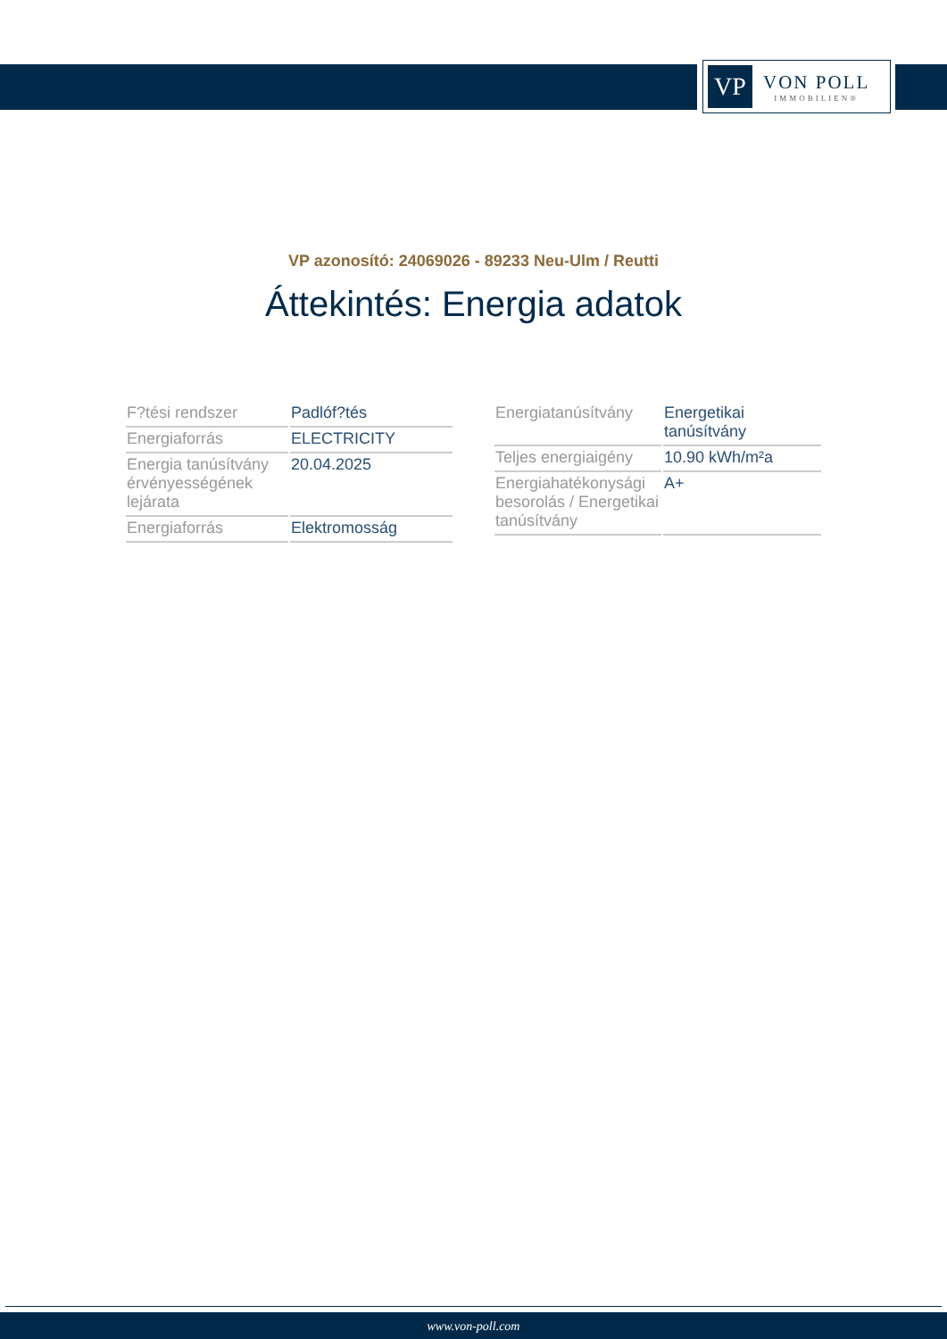VP
VON POLL
IMMOBILIEN®
VP azonosító: 24069026 - 89233 Neu-Ulm / Reutti
Áttekintés: Energia adatok
| F?tési rendszer | Padlóf?tés |
| Energiaforrás | ELECTRICITY |
| Energia tanúsítvány érvényességének lejárata | 20.04.2025 |
| Energiaforrás | Elektromosság |
| Energiatanúsítvány | Energetikai tanúsítvány |
| Teljes energiaigény | 10.90 kWh/m²a |
| Energiahatékonysági besorolás / Energetikai tanúsítvány | A+ |
www.von-poll.com